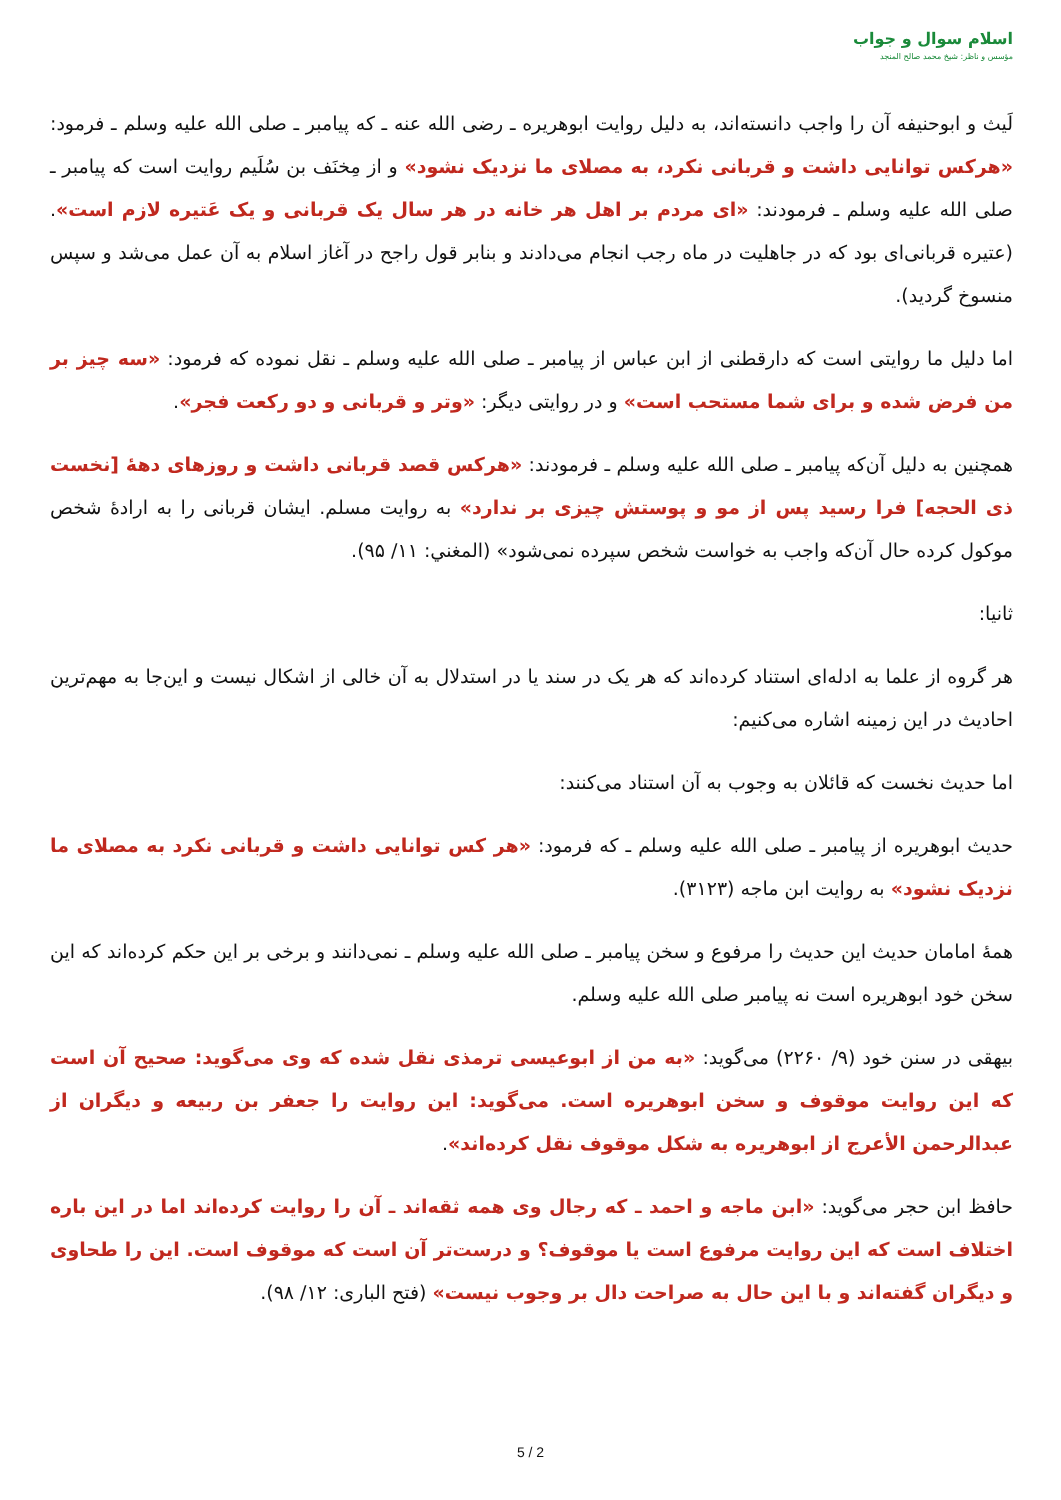اسلام سوال و جواب
مؤسس و ناظر: شیخ محمد صالح المنجد
لَیث و ابوحنیفه آن را واجب دانسته‌اند، به دلیل روایت ابوهریره ـ رضی الله عنه ـ که پیامبر ـ صلی الله علیه وسلم ـ فرمود: «هرکس توانایی داشت و قربانی نکرد، به مصلای ما نزدیک نشود» و از مِخنَف بن سُلَیم روایت است که پیامبر ـ صلی الله علیه وسلم ـ فرمودند: «ای مردم بر اهل هر خانه در هر سال یک قربانی و یک عَتیره لازم است». (عتیره قربانی‌ای بود که در جاهلیت در ماه رجب انجام می‌دادند و بنابر قول راجح در آغاز اسلام به آن عمل می‌شد و سپس منسوخ گردید).
اما دلیل ما روایتی است که دارقطنی از ابن عباس از پیامبر ـ صلی الله علیه وسلم ـ نقل نموده که فرمود: «سه چیز بر من فرض شده و برای شما مستحب است» و در روایتی دیگر: «وتر و قربانی و دو رکعت فجر».
همچنین به دلیل آن‌که پیامبر ـ صلی الله علیه وسلم ـ فرمودند: «هرکس قصد قربانی داشت و روزهای دهۀ [نخست ذی الحجه] فرا رسید پس از مو و پوستش چیزی بر ندارد» به روایت مسلم. ایشان قربانی را به ارادۀ شخص موکول کرده حال آن‌که واجب به خواست شخص سپرده نمی‌شود» (المغني: ۱۱/ ۹۵).
ثانیا:
هر گروه از علما به ادله‌ای استناد کرده‌اند که هر یک در سند یا در استدلال به آن خالی از اشکال نیست و این‌جا به مهم‌ترین احادیث در این زمینه اشاره می‌کنیم:
اما حدیث نخست که قائلان به وجوب به آن استناد می‌کنند:
حدیث ابوهریره از پیامبر ـ صلی الله علیه وسلم ـ که فرمود: «هر کس توانایی داشت و قربانی نکرد به مصلای ما نزدیک نشود» به روایت ابن ماجه (۳۱۲۳).
همۀ امامان حدیث این حدیث را مرفوع و سخن پیامبر ـ صلی الله علیه وسلم ـ نمی‌دانند و برخی بر این حکم کرده‌اند که این سخن خود ابوهریره است نه پیامبر صلی الله علیه وسلم.
بیهقی در سنن خود (۹/ ۲۲۶۰) می‌گوید: «به من از ابوعیسی ترمذی نقل شده که وی می‌گوید: صحیح آن است که این روایت موقوف و سخن ابوهریره است. می‌گوید: این روایت را جعفر بن ربیعه و دیگران از عبدالرحمن الأعرج از ابوهریره به شکل موقوف نقل کرده‌اند».
حافظ ابن حجر می‌گوید: «ابن ماجه و احمد ـ که رجال وی همه ثقه‌اند ـ آن را روایت کرده‌اند اما در این باره اختلاف است که این روایت مرفوع است یا موقوف؟ و درست‌تر آن است که موقوف است. این را طحاوی و دیگران گفته‌اند و با این حال به صراحت دال بر وجوب نیست» (فتح الباری: ۱۲/ ۹۸).
5 / 2